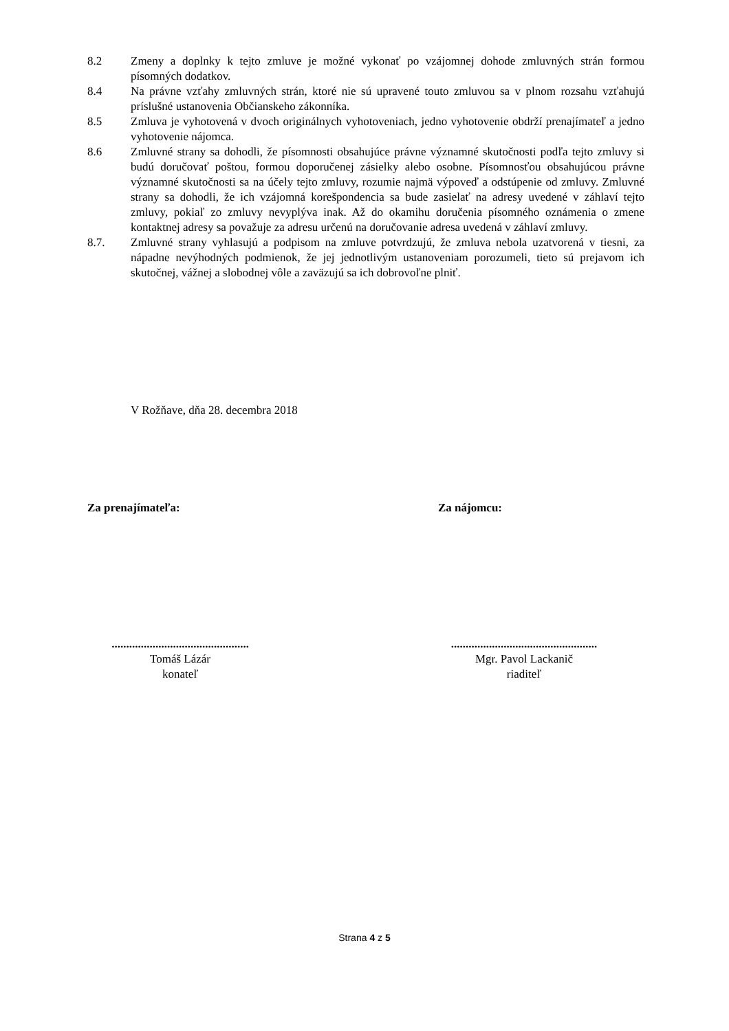8.2 Zmeny a doplnky k tejto zmluve je možné vykonať po vzájomnej dohode zmluvných strán formou písomných dodatkov.
8.4 Na právne vzťahy zmluvných strán, ktoré nie sú upravené touto zmluvou sa v plnom rozsahu vzťahujú príslušné ustanovenia Občianskeho zákonníka.
8.5 Zmluva je vyhotovená v dvoch originálnych vyhotoveniach, jedno vyhotovenie obdrží prenajímateľ a jedno vyhotovenie nájomca.
8.6 Zmluvné strany sa dohodli, že písomnosti obsahujúce právne významné skutočnosti podľa tejto zmluvy si budú doručovať poštou, formou doporučenej zásielky alebo osobne. Písomnosťou obsahujúcou právne významné skutočnosti sa na účely tejto zmluvy, rozumie najmä výpoveď a odstúpenie od zmluvy. Zmluvné strany sa dohodli, že ich vzájomná korešpondencia sa bude zasielať na adresy uvedené v záhlaví tejto zmluvy, pokiaľ zo zmluvy nevyplýva inak. Až do okamihu doručenia písomného oznámenia o zmene kontaktnej adresy sa považuje za adresu určenú na doručovanie adresa uvedená v záhlaví zmluvy.
8.7. Zmluvné strany vyhlasujú a podpisom na zmluve potvrdzujú, že zmluva nebola uzatvorená v tiesni, za nápadne nevýhodných podmienok, že jej jednotlivým ustanoveniam porozumeli, tieto sú prejavom ich skutočnej, vážnej a slobodnej vôle a zaväzujú sa ich dobrovoľne plniť.
V Rožňave, dňa 28. decembra 2018
Za prenajímateľa: Za nájomcu:
...............................................
Tomáš Lázár
konateľ
..................................................
Mgr. Pavol Lackanič
riaditeľ
Strana 4 z 5